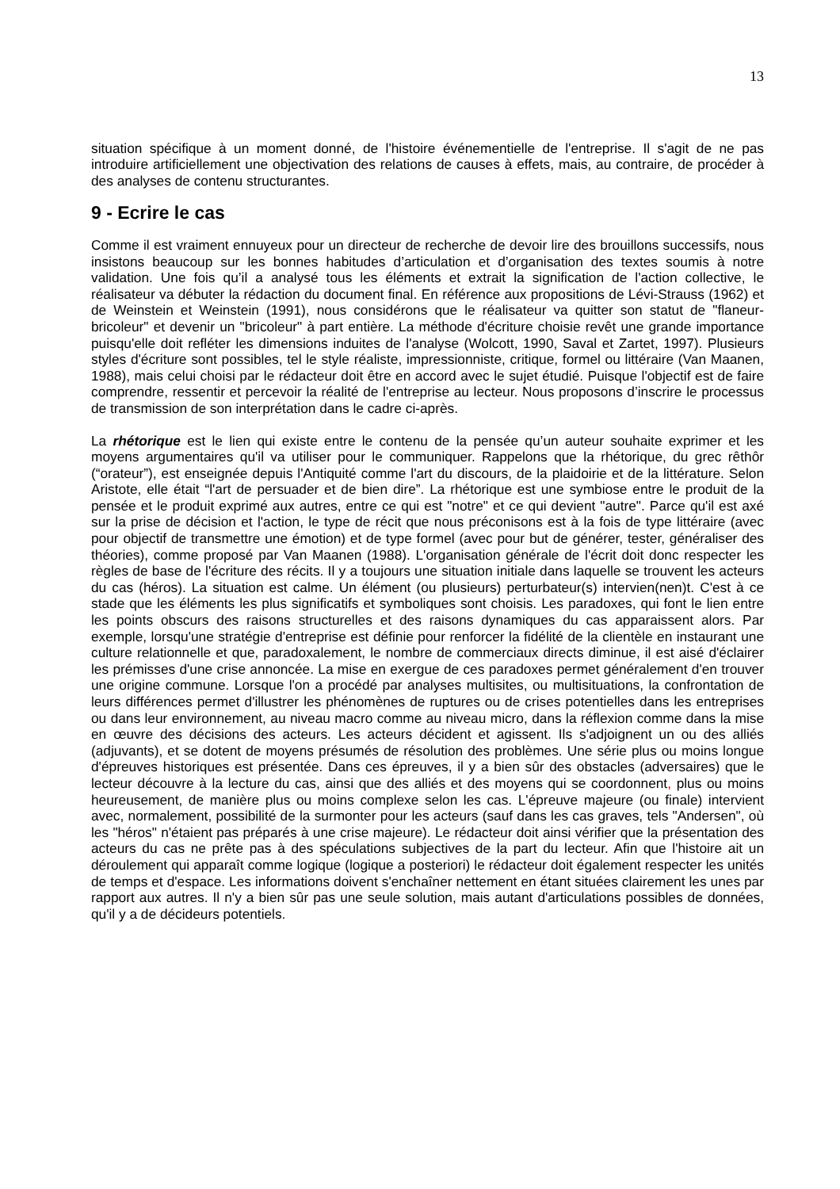13
situation spécifique à un moment donné, de l'histoire événementielle de l'entreprise. Il s'agit de ne pas introduire artificiellement une objectivation des relations de causes à effets, mais, au contraire, de procéder à des analyses de contenu structurantes.
9 - Ecrire le cas
Comme il est vraiment ennuyeux pour un directeur de recherche de devoir lire des brouillons successifs, nous insistons beaucoup sur les bonnes habitudes d’articulation et d’organisation des textes soumis à notre validation. Une fois qu’il a analysé tous les éléments et extrait la signification de l'action collective, le réalisateur va débuter la rédaction du document final. En référence aux propositions de Lévi-Strauss (1962) et de Weinstein et Weinstein (1991), nous considérons que le réalisateur va quitter son statut de "flaneur-bricoleur" et devenir un "bricoleur" à part entière. La méthode d'écriture choisie revêt une grande importance puisqu'elle doit refléter les dimensions induites de l'analyse (Wolcott, 1990, Saval et Zartet, 1997). Plusieurs styles d'écriture sont possibles, tel le style réaliste, impressionniste, critique, formel ou littéraire (Van Maanen, 1988), mais celui choisi par le rédacteur doit être en accord avec le sujet étudié. Puisque l'objectif est de faire comprendre, ressentir et percevoir la réalité de l'entreprise au lecteur. Nous proposons d’inscrire le processus de transmission de son interprétation dans le cadre ci-après.
La rhétorique est le lien qui existe entre le contenu de la pensée qu’un auteur souhaite exprimer et les moyens argumentaires qu'il va utiliser pour le communiquer. Rappelons que la rhétorique, du grec rêthôr (“orateur”), est enseignée depuis l'Antiquité comme l'art du discours, de la plaidoirie et de la littérature. Selon Aristote, elle était “l'art de persuader et de bien dire”. La rhétorique est une symbiose entre le produit de la pensée et le produit exprimé aux autres, entre ce qui est "notre" et ce qui devient "autre". Parce qu'il est axé sur la prise de décision et l'action, le type de récit que nous préconisons est à la fois de type littéraire (avec pour objectif de transmettre une émotion) et de type formel (avec pour but de générer, tester, généraliser des théories), comme proposé par Van Maanen (1988). L'organisation générale de l'écrit doit donc respecter les règles de base de l'écriture des récits. Il y a toujours une situation initiale dans laquelle se trouvent les acteurs du cas (héros). La situation est calme. Un élément (ou plusieurs) perturbateur(s) intervien(nen)t. C'est à ce stade que les éléments les plus significatifs et symboliques sont choisis. Les paradoxes, qui font le lien entre les points obscurs des raisons structurelles et des raisons dynamiques du cas apparaissent alors. Par exemple, lorsqu'une stratégie d'entreprise est définie pour renforcer la fidélité de la clientèle en instaurant une culture relationnelle et que, paradoxalement, le nombre de commerciaux directs diminue, il est aisé d'éclairer les prémisses d'une crise annoncée. La mise en exergue de ces paradoxes permet généralement d'en trouver une origine commune. Lorsque l'on a procédé par analyses multisites, ou multisituations, la confrontation de leurs différences permet d'illustrer les phénomènes de ruptures ou de crises potentielles dans les entreprises ou dans leur environnement, au niveau macro comme au niveau micro, dans la réflexion comme dans la mise en œuvre des décisions des acteurs. Les acteurs décident et agissent. Ils s'adjoignent un ou des alliés (adjuvants), et se dotent de moyens présumés de résolution des problèmes. Une série plus ou moins longue d'épreuves historiques est présentée. Dans ces épreuves, il y a bien sûr des obstacles (adversaires) que le lecteur découvre à la lecture du cas, ainsi que des alliés et des moyens qui se coordonnent, plus ou moins heureusement, de manière plus ou moins complexe selon les cas. L'épreuve majeure (ou finale) intervient avec, normalement, possibilité de la surmonter pour les acteurs (sauf dans les cas graves, tels "Andersen", où les "héros" n'étaient pas préparés à une crise majeure). Le rédacteur doit ainsi vérifier que la présentation des acteurs du cas ne prête pas à des spéculations subjectives de la part du lecteur. Afin que l'histoire ait un déroulement qui apparaît comme logique (logique a posteriori) le rédacteur doit également respecter les unités de temps et d'espace. Les informations doivent s'enchaîner nettement en étant situées clairement les unes par rapport aux autres. Il n'y a bien sûr pas une seule solution, mais autant d'articulations possibles de données, qu'il y a de décideurs potentiels.